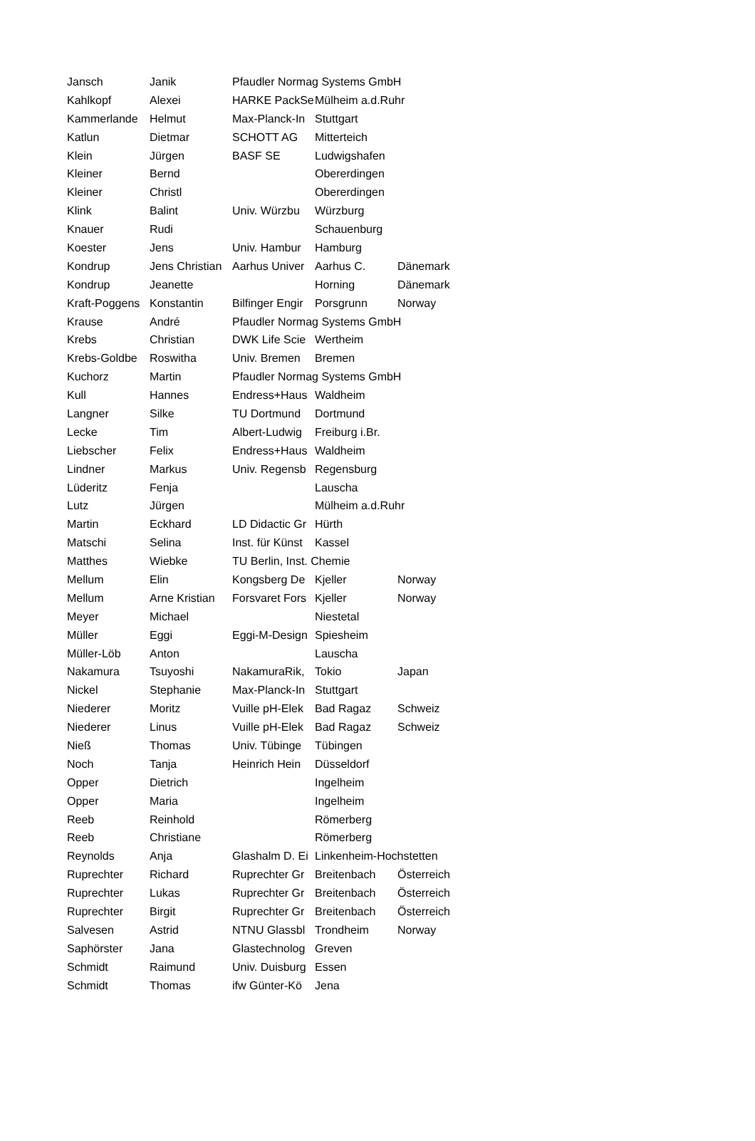| Jansch | Janik | Pfaudler Normag Systems GmbH | | |
| Kahlkopf | Alexei | HARKE PackSe | Mülheim a.d.Ruhr | |
| Kammerlande | Helmut | Max-Planck-In | Stuttgart | |
| Katlun | Dietmar | SCHOTT AG | Mitterteich | |
| Klein | Jürgen | BASF SE | Ludwigshafen | |
| Kleiner | Bernd | | Obererdingen | |
| Kleiner | Christl | | Obererdingen | |
| Klink | Balint | Univ. Würzbu | Würzburg | |
| Knauer | Rudi | | Schauenburg | |
| Koester | Jens | Univ. Hambur | Hamburg | |
| Kondrup | Jens Christian | Aarhus Univer | Aarhus C. | Dänemark |
| Kondrup | Jeanette | | Horning | Dänemark |
| Kraft-Poggens | Konstantin | Bilfinger Engir | Porsgrunn | Norway |
| Krause | André | Pfaudler Normag Systems GmbH | | |
| Krebs | Christian | DWK Life Scie | Wertheim | |
| Krebs-Goldbe | Roswitha | Univ. Bremen | Bremen | |
| Kuchorz | Martin | Pfaudler Normag Systems GmbH | | |
| Kull | Hannes | Endress+Haus | Waldheim | |
| Langner | Silke | TU Dortmund | Dortmund | |
| Lecke | Tim | Albert-Ludwig | Freiburg i.Br. | |
| Liebscher | Felix | Endress+Haus | Waldheim | |
| Lindner | Markus | Univ. Regensb | Regensburg | |
| Lüderitz | Fenja | | Lauscha | |
| Lutz | Jürgen | | Mülheim a.d.Ruhr | |
| Martin | Eckhard | LD Didactic Gr | Hürth | |
| Matschi | Selina | Inst. für Künst | Kassel | |
| Matthes | Wiebke | TU Berlin, Inst. Chemie | | |
| Mellum | Elin | Kongsberg De | Kjeller | Norway |
| Mellum | Arne Kristian | Forsvaret Fors | Kjeller | Norway |
| Meyer | Michael | | Niestetal | |
| Müller | Eggi | Eggi-M-Design | Spiesheim | |
| Müller-Löb | Anton | | Lauscha | |
| Nakamura | Tsuyoshi | NakamuraRik, | Tokio | Japan |
| Nickel | Stephanie | Max-Planck-In | Stuttgart | |
| Niederer | Moritz | Vuille pH-Elek | Bad Ragaz | Schweiz |
| Niederer | Linus | Vuille pH-Elek | Bad Ragaz | Schweiz |
| Nieß | Thomas | Univ. Tübinge | Tübingen | |
| Noch | Tanja | Heinrich Hein | Düsseldorf | |
| Opper | Dietrich | | Ingelheim | |
| Opper | Maria | | Ingelheim | |
| Reeb | Reinhold | | Römerberg | |
| Reeb | Christiane | | Römerberg | |
| Reynolds | Anja | Glashalm D. Ei | Linkenheim-Hochstetten | |
| Ruprechter | Richard | Ruprechter Gr | Breitenbach | Österreich |
| Ruprechter | Lukas | Ruprechter Gr | Breitenbach | Österreich |
| Ruprechter | Birgit | Ruprechter Gr | Breitenbach | Österreich |
| Salvesen | Astrid | NTNU Glassbl | Trondheim | Norway |
| Saphörster | Jana | Glastechnolog | Greven | |
| Schmidt | Raimund | Univ. Duisburg | Essen | |
| Schmidt | Thomas | ifw Günter-Kö | Jena | |